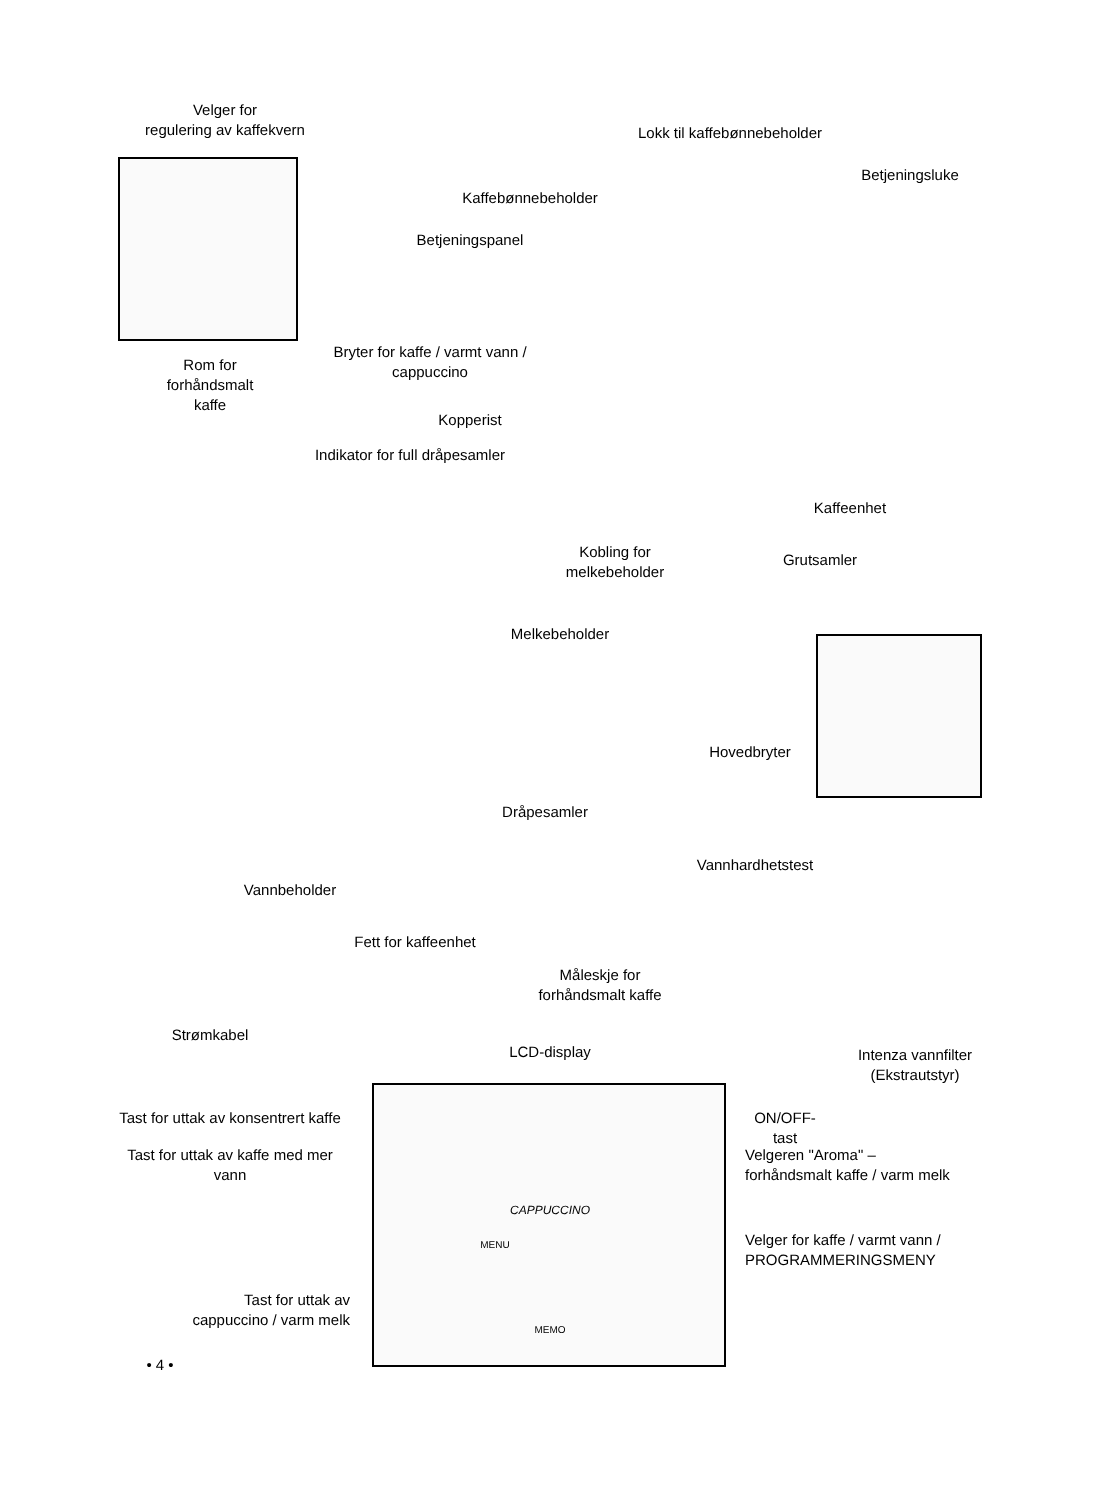Velger for
regulering av kaffekvern
Lokk til kaffebønnebeholder
Betjeningsluke
Kaffebønnebeholder
Betjeningspanel
Rom for
forhåndsmalt kaffe
Bryter for kaffe / varmt vann /
cappuccino
Kopperist
Indikator for full dråpesamler
Kaffeenhet
Kobling for
melkebeholder
Grutsamler
Melkebeholder
Hovedbryter
Dråpesamler
Vannhardhetstest
Vannbeholder
Fett for kaffeenhet
Måleskje for
forhåndsmalt kaffe
Strømkabel
LCD-display
Intenza vannfilter
(Ekstrautstyr)
Tast for uttak av konsentrert kaffe
ON/OFF-tast
Tast for uttak av kaffe med mer vann
Velgeren "Aroma" –
forhåndsmalt kaffe / varm melk
CAPPUCCINO
MENU
Velger for kaffe / varmt vann /
PROGRAMMERINGSMENY
Tast for uttak av
cappuccino / varm melk
MEMO
• 4 •